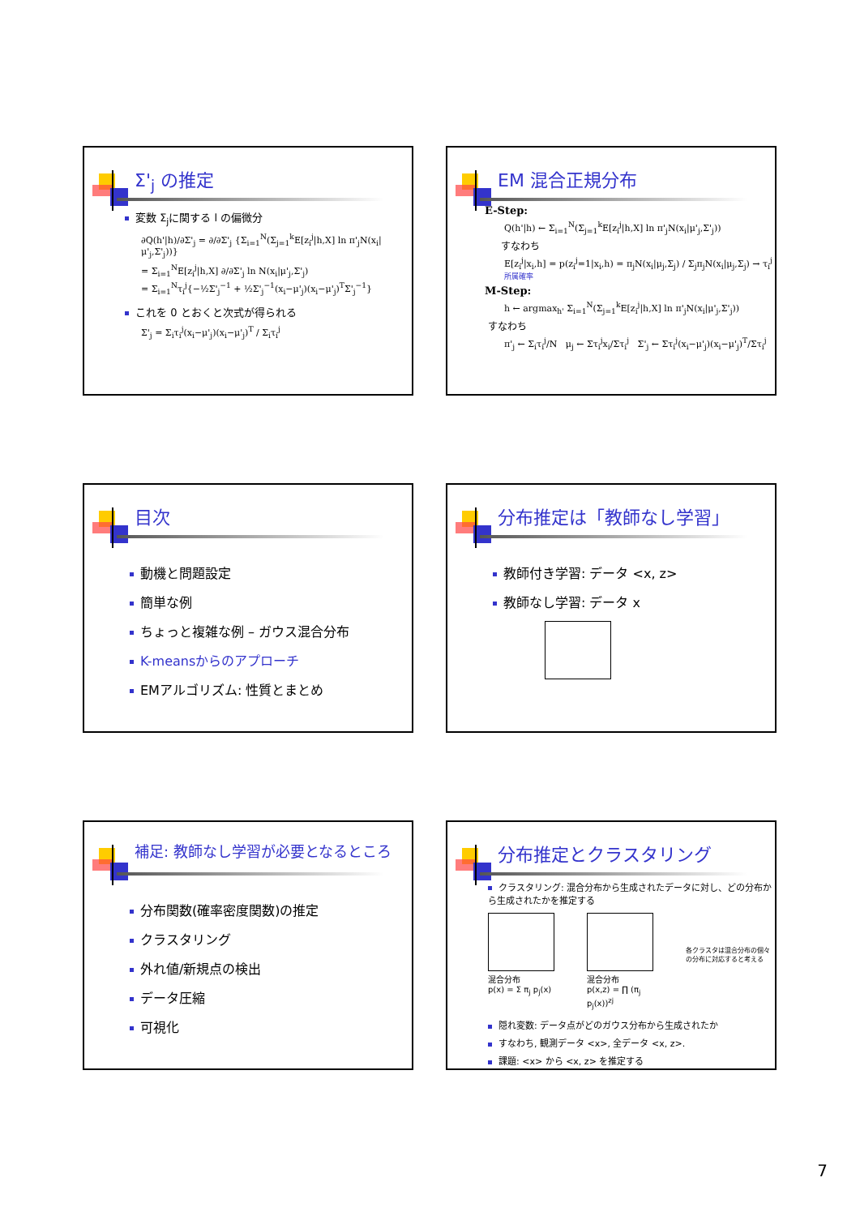Σ'<sub>j</sub> の推定
変数 Σ<sub>j</sub>に関する l の偏微分
∂Q(h'|h)/∂Σ'<sub>j</sub> = ∂/∂Σ'<sub>j</sub> {Σ<sub>i=1</sub><sup>N</sup>(Σ<sub>j=1</sub><sup>k</sup>E[z<sub>i</sub><sup>j</sup>|h,X] ln π'<sub>j</sub>N(x<sub>i</sub>|μ'<sub>j</sub>,Σ'<sub>j</sub>))}
= Σ<sub>i=1</sub><sup>N</sup>E[z<sub>i</sub><sup>j</sup>|h,X] ∂/∂Σ'<sub>j</sub> ln N(x<sub>i</sub>|μ'<sub>j</sub>,Σ'<sub>j</sub>)
= Σ<sub>i=1</sub><sup>N</sup>τ<sub>i</sub><sup>j</sup>{−½Σ'<sub>j</sub><sup>−1</sup> + ½Σ'<sub>j</sub><sup>−1</sup>(x<sub>i</sub>−μ'<sub>j</sub>)(x<sub>i</sub>−μ'<sub>j</sub>)<sup>T</sup>Σ'<sub>j</sub><sup>−1</sup>}
これを 0 とおくと次式が得られる
Σ'<sub>j</sub> = Σ<sub>i</sub>τ<sub>i</sub><sup>j</sup>(x<sub>i</sub>−μ'<sub>j</sub>)(x<sub>i</sub>−μ'<sub>j</sub>)<sup>T</sup> / Σ<sub>i</sub>τ<sub>i</sub><sup>j</sup>
EM 混合正規分布
E-Step:
Q(h'|h) ← Σ<sub>i=1</sub><sup>N</sup>(Σ<sub>j=1</sub><sup>k</sup>E[z<sub>i</sub><sup>j</sup>|h,X] ln π'<sub>j</sub>N(x<sub>i</sub>|μ'<sub>j</sub>,Σ'<sub>j</sub>))
すなわち
E[z<sub>i</sub><sup>j</sup>|x<sub>i</sub>,h] = p(z<sub>i</sub><sup>j</sup>=1|x<sub>i</sub>,h) = π<sub>j</sub>N(x<sub>i</sub>|μ<sub>j</sub>,Σ<sub>j</sub>) / Σ<sub>j</sub>π<sub>j</sub>N(x<sub>i</sub>|μ<sub>j</sub>,Σ<sub>j</sub>) → τ<sub>i</sub><sup>j</sup> 所属確率
M-Step:
h ← argmax<sub>h'</sub> Σ<sub>i=1</sub><sup>N</sup>(Σ<sub>j=1</sub><sup>k</sup>E[z<sub>i</sub><sup>j</sup>|h,X] ln π'<sub>j</sub>N(x<sub>i</sub>|μ'<sub>j</sub>,Σ'<sub>j</sub>))
すなわち
π'<sub>j</sub> ← Σ<sub>i</sub>τ<sub>i</sub><sup>j</sup>/N μ<sub>j</sub> ← Στ<sub>i</sub><sup>j</sup>x<sub>i</sub>/Στ<sub>i</sub><sup>j</sup> Σ'<sub>j</sub> ← Στ<sub>i</sub><sup>j</sup>(x<sub>i</sub>−μ'<sub>j</sub>)(x<sub>i</sub>−μ'<sub>j</sub>)<sup>T</sup>/Στ<sub>i</sub><sup>j</sup>
目次
動機と問題設定
簡単な例
ちょっと複雑な例 – ガウス混合分布
K-meansからのアプローチ
EMアルゴリズム: 性質とまとめ
分布推定は「教師なし学習」
教師付き学習: データ <x, z>
教師なし学習: データ x
補足: 教師なし学習が必要となるところ
分布関数(確率密度関数)の推定
クラスタリング
外れ値/新規点の検出
データ圧縮
可視化
分布推定とクラスタリング
クラスタリング: 混合分布から生成されたデータに対し、どの分布から生成されたかを推定する
混合分布
p(x) = Σ π<sub>j</sub> p<sub>j</sub>(x)
混合分布
p(x,z) = ∏ (π<sub>j</sub> p<sub>j</sub>(x))<sup>zj</sup>
各クラスタは混合分布の個々の分布に対応すると考える
隠れ変数: データ点がどのガウス分布から生成されたか
すなわち, 観測データ <x>, 全データ <x, z>.
課題: <x> から <x, z> を推定する
7